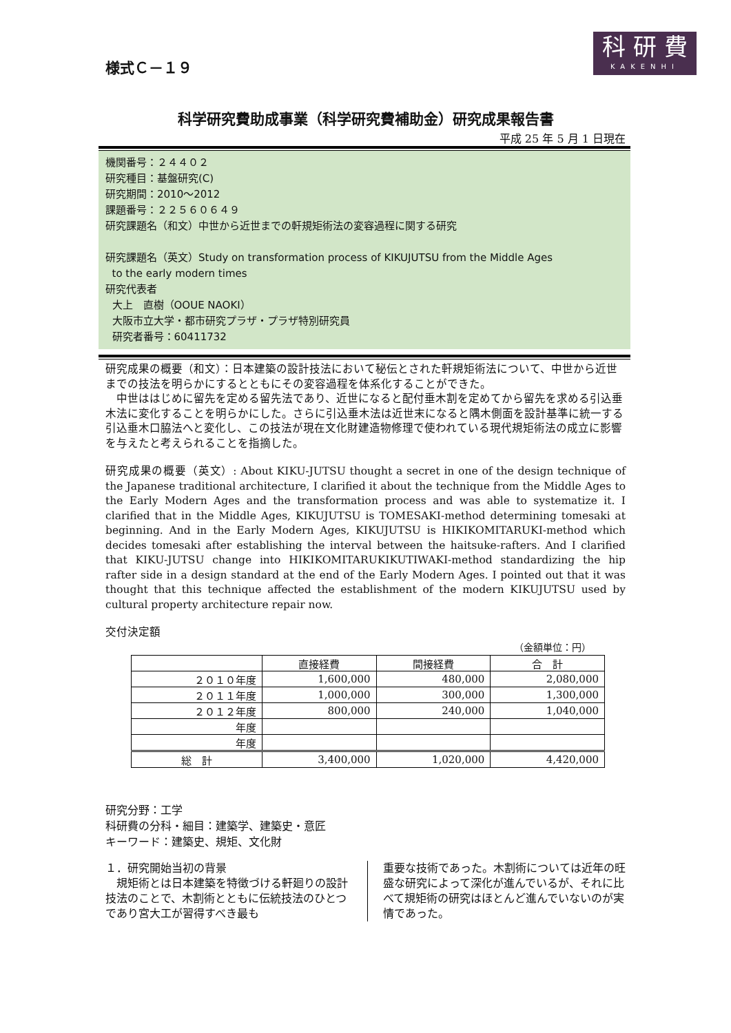科 研 費
KAKENHI
様式Ｃ－１９
科学研究費助成事業（科学研究費補助金）研究成果報告書
平成 25 年 5 月 1 日現在
機関番号：２４４０２
研究種目：基盤研究(C)
研究期間：2010～2012
課題番号：２２５６０６４９
研究課題名（和文）中世から近世までの軒規矩術法の変容過程に関する研究
研究課題名（英文）Study on transformation process of KIKUJUTSU from the Middle Ages
to the early modern times
研究代表者
大上　直樹（OOUE NAOKI）
大阪市立大学・都市研究プラザ・プラザ特別研究員
研究者番号：60411732
研究成果の概要（和文）：日本建築の設計技法において秘伝とされた軒規矩術法について、中世から近世までの技法を明らかにするとともにその変容過程を体系化することができた。
　中世ははじめに留先を定める留先法であり、近世になると配付垂木割を定めてから留先を求める引込垂木法に変化することを明らかにした。さらに引込垂木法は近世末になると隅木側面を設計基準に統一する引込垂木口脇法へと変化し、この技法が現在文化財建造物修理で使われている現代規矩術法の成立に影響を与えたと考えられることを指摘した。
研究成果の概要（英文）: About KIKU-JUTSU thought a secret in one of the design technique of the Japanese traditional architecture, I clarified it about the technique from the Middle Ages to the Early Modern Ages and the transformation process and was able to systematize it. I clarified that in the Middle Ages, KIKUJUTSU is TOMESAKI-method determining tomesaki at beginning. And in the Early Modern Ages, KIKUJUTSU is HIKIKOMITARUKI-method which decides tomesaki after establishing the interval between the haitsuke-rafters. And I clarified that KIKU-JUTSU change into HIKIKOMITARUKIKUTIWAKI-method standardizing the hip rafter side in a design standard at the end of the Early Modern Ages. I pointed out that it was thought that this technique affected the establishment of the modern KIKUJUTSU used by cultural property architecture repair now.
交付決定額
（金額単位：円）
| | 直接経費 | 間接経費 | 合 計 |
| --- | --- | --- | --- |
| ２０１０年度 | 1,600,000 | 480,000 | 2,080,000 |
| ２０１１年度 | 1,000,000 | 300,000 | 1,300,000 |
| ２０１２年度 | 800,000 | 240,000 | 1,040,000 |
| 年度 | | | |
| 年度 | | | |
| 総 計 | 3,400,000 | 1,020,000 | 4,420,000 |
研究分野：工学
科研費の分科・細目：建築学、建築史・意匠
キーワード：建築史、規矩、文化財
１．研究開始当初の背景
　規矩術とは日本建築を特徴づける軒廻りの設計技法のことで、木割術とともに伝統技法のひとつであり宮大工が習得すべき最も
重要な技術であった。木割術については近年の旺盛な研究によって深化が進んでいるが、それに比べて規矩術の研究はほとんど進んでいないのが実情であった。